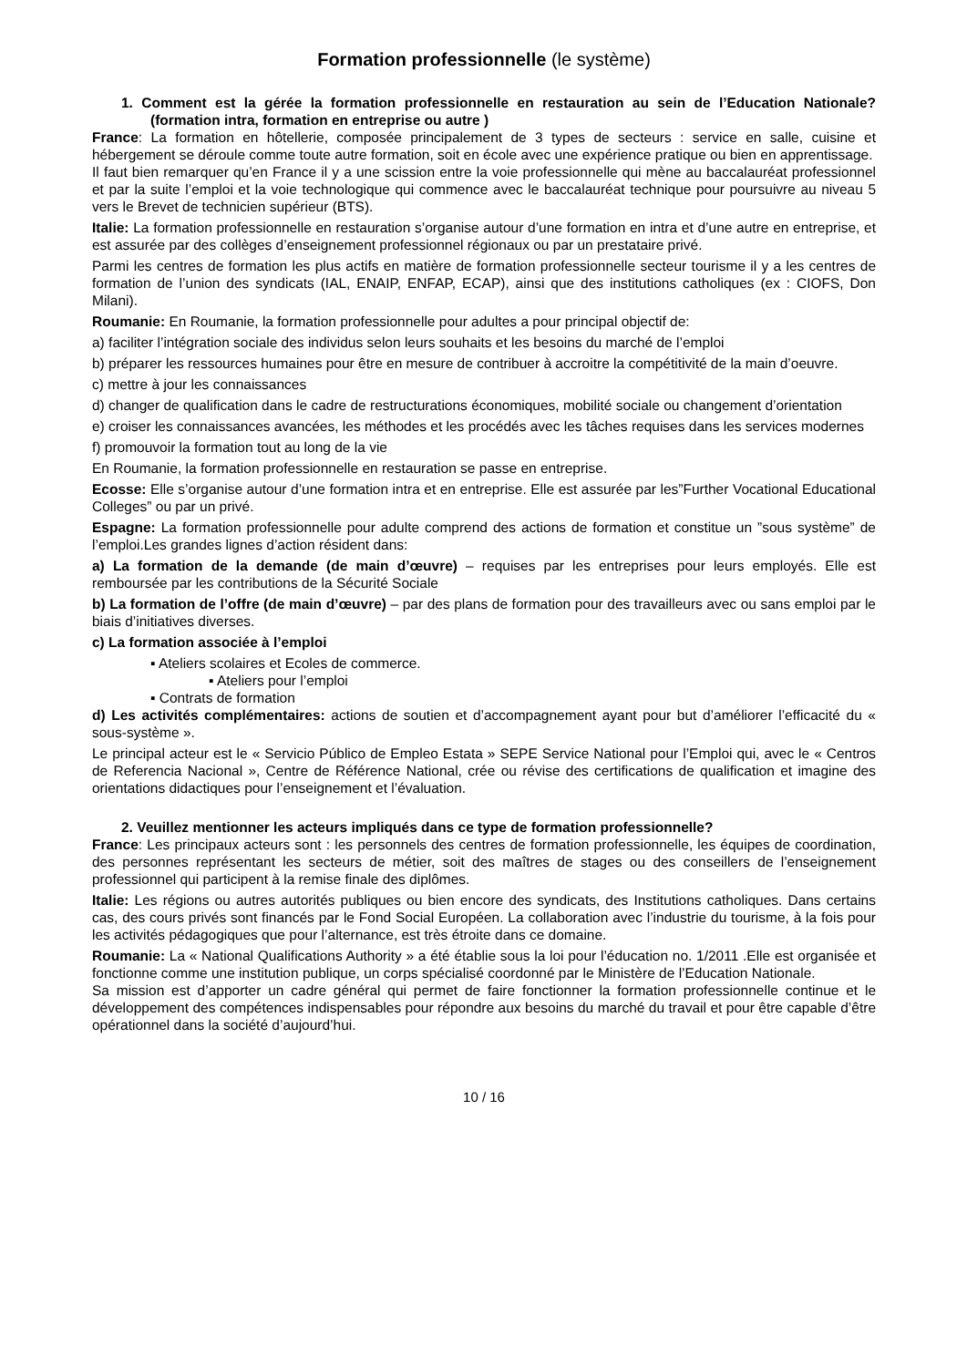Formation professionnelle (le système)
1. Comment est la gérée la formation professionnelle en restauration au sein de l’Education Nationale? (formation intra, formation en entreprise ou autre )
France: La formation en hôtellerie, composée principalement de 3 types de secteurs : service en salle, cuisine et hébergement se déroule comme toute autre formation, soit en école avec une expérience pratique ou bien en apprentissage.
Il faut bien remarquer qu’en France il y a une scission entre la voie professionnelle qui mène au baccalauréat professionnel et par la suite l’emploi et la voie technologique qui commence avec le baccalauréat technique pour poursuivre au niveau 5 vers le Brevet de technicien supérieur (BTS).
Italie: La formation professionnelle en restauration s’organise autour d’une formation en intra et d’une autre en entreprise, et est assurée par des collèges d’enseignement professionnel régionaux ou par un prestataire privé.
Parmi les centres de formation les plus actifs en matière de formation professionnelle secteur tourisme il y a les centres de formation de l’union des syndicats (IAL, ENAIP, ENFAP, ECAP), ainsi que des institutions catholiques (ex : CIOFS, Don Milani).
Roumanie: En Roumanie, la formation professionnelle pour adultes a pour principal objectif de:
a) faciliter l’intégration sociale des individus selon leurs souhaits et les besoins du marché de l’emploi
b) préparer les ressources humaines pour être en mesure de contribuer à accroitre la compétitivité de la main d’oeuvre.
c) mettre à jour les connaissances
d) changer de qualification dans le cadre de restructurations économiques, mobilité sociale ou changement d’orientation
e) croiser les connaissances avancées, les méthodes et les procédés avec les tâches requises dans les services modernes
f) promouvoir la formation tout au long de la vie
En Roumanie, la formation professionnelle en restauration se passe en entreprise.
Ecosse: Elle s’organise autour d’une formation intra et en entreprise. Elle est assurée par les”Further Vocational Educational Colleges” ou par un privé.
Espagne: La formation professionnelle pour adulte comprend des actions de formation et constitue un ”sous système” de l’emploi.Les grandes lignes d’action résident dans:
a) La formation de la demande (de main d’œuvre) – requises par les entreprises pour leurs employés. Elle est remboursée par les contributions de la Sécurité Sociale
b) La formation de l’offre (de main d’œuvre) – par des plans de formation pour des travailleurs avec ou sans emploi par le biais d’initiatives diverses.
c) La formation associée à l’emploi
▪ Ateliers scolaires et Ecoles de commerce.
▪ Ateliers pour l’emploi
▪ Contrats de formation
d) Les activités complémentaires: actions de soutien et d’accompagnement ayant pour but d’améliorer l’efficacité du « sous-système ».
Le principal acteur est le « Servicio Público de Empleo Estata » SEPE Service National pour l’Emploi qui, avec le « Centros de Referencia Nacional », Centre de Référence National, crée ou révise des certifications de qualification et imagine des orientations didactiques pour l’enseignement et l’évaluation.
2. Veuillez mentionner les acteurs impliqués dans ce type de formation professionnelle?
France: Les principaux acteurs sont : les personnels des centres de formation professionnelle, les équipes de coordination, des personnes représentant les secteurs de métier, soit des maîtres de stages ou des conseillers de l’enseignement professionnel qui participent à la remise finale des diplômes.
Italie: Les régions ou autres autorités publiques ou bien encore des syndicats, des Institutions catholiques. Dans certains cas, des cours privés sont financés par le Fond Social Européen. La collaboration avec l’industrie du tourisme, à la fois pour les activités pédagogiques que pour l’alternance, est très étroite dans ce domaine.
Roumanie: La « National Qualifications Authority » a été établie sous la loi pour l’éducation no. 1/2011 .Elle est organisée et fonctionne comme une institution publique, un corps spécialisé coordonné par le Ministère de l’Education Nationale.
Sa mission est d’apporter un cadre général qui permet de faire fonctionner la formation professionnelle continue et le développement des compétences indispensables pour répondre aux besoins du marché du travail et pour être capable d’être opérationnel dans la société d’aujourd’hui.
10 / 16